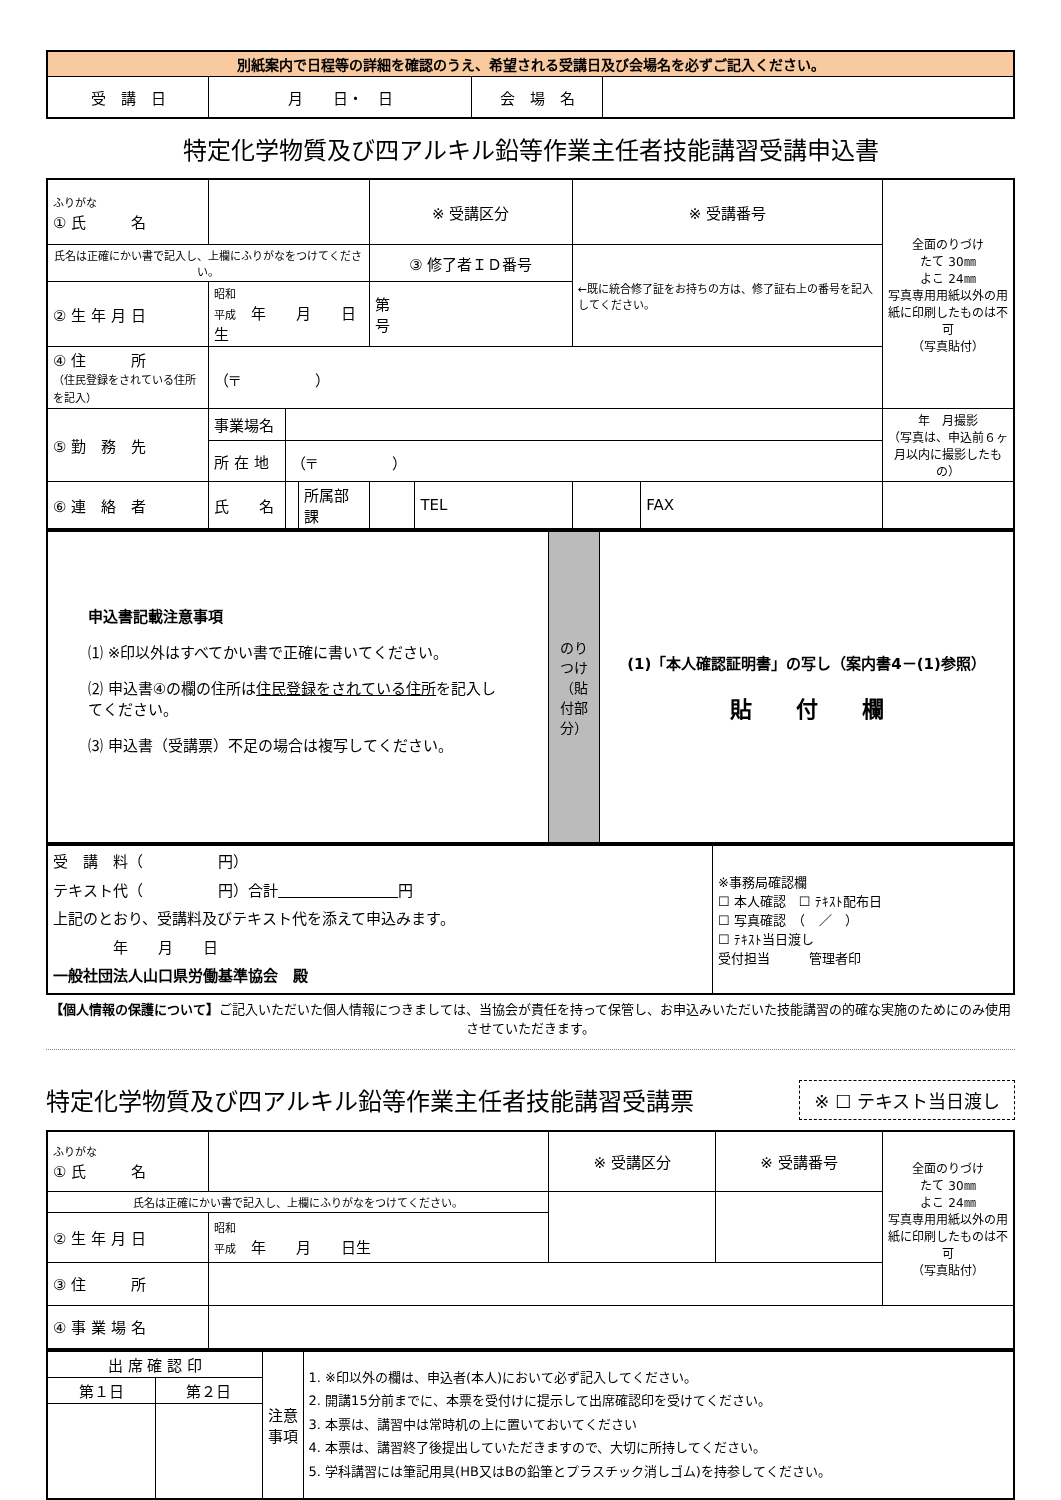| 別紙案内で日程等の詳細を確認のうえ、希望される受講日及び会場名を必ずご記入ください。 | | | |
| 受 講 日 | 月 日・ 日 | 会 場 名 | |
特定化学物質及び四アルキル鉛等作業主任者技能講習受講申込書
| ふりがな ① 氏 名 | | | | ※ 受講区分 | | ※ 受講番号 | | 全面のりづけ たて 30㎜ よこ 24㎜ 写真専用用紙以外の用紙に印刷したものは不可 （写真貼付） |
| 氏名は正確にかい書で記入し、上欄にふりがなをつけてください。 | | | | ③ 修了者ＩＤ番号 | | ←既に統合修了証をお持ちの方は、修了証右上の番号を記入してください。 | | |
| ② 生 年 月 日 | 昭和 平成 年 月 日生 | | | 第 号 | | | | |
| ④ 住 所 （住民登録をされている住所を記入） | （〒 ） | | | | | | | |
| ⑤ 勤 務 先 | 事業場名 | | | | | | | 年 月撮影 （写真は、申込前６ヶ月以内に撮影したもの） |
| | 所 在 地 | （〒 ） | | | | | | |
| ⑥ 連 絡 者 | 氏 名 | | 所属部課 | | TEL | | FAX | |
| 申込書記載注意事項 ⑴ ※印以外はすべてかい書で正確に書いてください。 ⑵ 申込書④の欄の住所は 住民登録をされている住所 を記入してください。 ⑶ 申込書（受講票）不足の場合は複写してください。 | のりつけ（貼付部分） | (1)「本人確認証明書」の写し（案内書4－(1)参照） 貼 付 欄 |
| 受 講 料（ 円） テキスト代（ 円）合計 円 上記のとおり、受講料及びテキスト代を添えて申込みます。 年 月 日 一般社団法人山口県労働基準協会 殿 | ※事務局確認欄 ☐ 本人確認 ☐ ﾃｷｽﾄ配布日 ☐ 写真確認 （ ／ ） ☐ ﾃｷｽﾄ当日渡し 受付担当 管理者印 |
【個人情報の保護について】ご記入いただいた個人情報につきましては、当協会が責任を持って保管し、お申込みいただいた技能講習の的確な実施のためにのみ使用させていただきます。
特定化学物質及び四アルキル鉛等作業主任者技能講習受講票
※ ☐ テキスト当日渡し
| ふりがな ① 氏 名 | | ※ 受講区分 | ※ 受講番号 | 全面のりづけ たて 30㎜ よこ 24㎜ 写真専用用紙以外の用紙に印刷したものは不可 （写真貼付） |
| 氏名は正確にかい書で記入し、上欄にふりがなをつけてください。 | | | | |
| ② 生 年 月 日 | 昭和 平成 年 月 日生 | | | |
| ③ 住 所 | | | | |
| ④ 事 業 場 名 | | | | |
| 出 席 確 認 印 | | 注意事項 | 1. ※印以外の欄は、申込者(本人)において必ず記入してください。 2. 開講15分前までに、本票を受付けに提示して出席確認印を受けてください。 3. 本票は、講習中は常時机の上に置いておいてください 4. 本票は、講習終了後提出していただきますので、大切に所持してください。 5. 学科講習には筆記用具(HB又はBの鉛筆とプラスチック消しゴム)を持参してください。 |
| 第１日 | 第２日 | | |